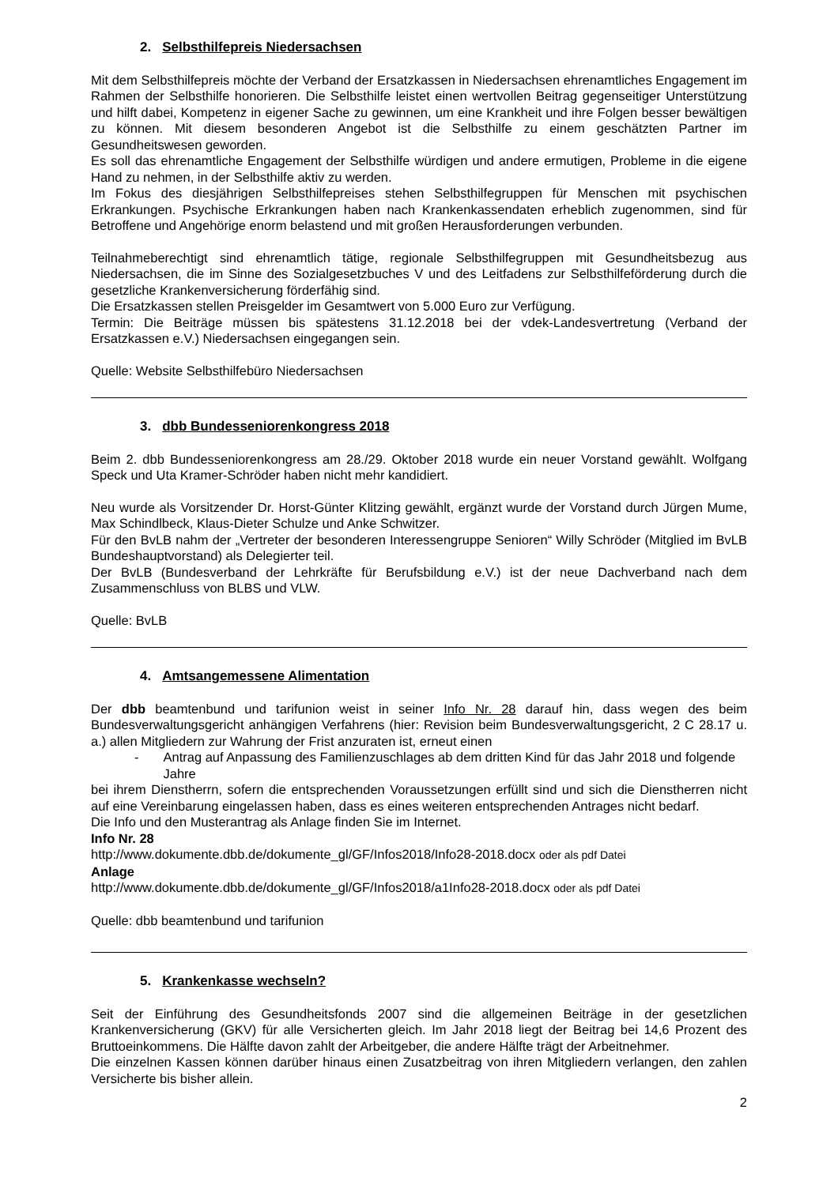2. Selbsthilfepreis Niedersachsen
Mit dem Selbsthilfepreis möchte der Verband der Ersatzkassen in Niedersachsen ehrenamtliches Engagement im Rahmen der Selbsthilfe honorieren. Die Selbsthilfe leistet einen wertvollen Beitrag gegenseitiger Unterstützung und hilft dabei, Kompetenz in eigener Sache zu gewinnen, um eine Krankheit und ihre Folgen besser bewältigen zu können. Mit diesem besonderen Angebot ist die Selbsthilfe zu einem geschätzten Partner im Gesundheitswesen geworden.
Es soll das ehrenamtliche Engagement der Selbsthilfe würdigen und andere ermutigen, Probleme in die eigene Hand zu nehmen, in der Selbsthilfe aktiv zu werden.
Im Fokus des diesjährigen Selbsthilfepreises stehen Selbsthilfegruppen für Menschen mit psychischen Erkrankungen. Psychische Erkrankungen haben nach Krankenkassendaten erheblich zugenommen, sind für Betroffene und Angehörige enorm belastend und mit großen Herausforderungen verbunden.
Teilnahmeberechtigt sind ehrenamtlich tätige, regionale Selbsthilfegruppen mit Gesundheitsbezug aus Niedersachsen, die im Sinne des Sozialgesetzbuches V und des Leitfadens zur Selbsthilfeförderung durch die gesetzliche Krankenversicherung förderfähig sind.
Die Ersatzkassen stellen Preisgelder im Gesamtwert von 5.000 Euro zur Verfügung.
Termin: Die Beiträge müssen bis spätestens 31.12.2018 bei der vdek-Landesvertretung (Verband der Ersatzkassen e.V.) Niedersachsen eingegangen sein.
Quelle: Website Selbsthilfebüro Niedersachsen
3. dbb Bundesseniorenkongress 2018
Beim 2. dbb Bundesseniorenkongress am 28./29. Oktober 2018 wurde ein neuer Vorstand gewählt. Wolfgang Speck und Uta Kramer-Schröder haben nicht mehr kandidiert.
Neu wurde als Vorsitzender Dr. Horst-Günter Klitzing gewählt, ergänzt wurde der Vorstand durch Jürgen Mume, Max Schindlbeck, Klaus-Dieter Schulze und Anke Schwitzer.
Für den BvLB nahm der „Vertreter der besonderen Interessengruppe Senioren“ Willy Schröder (Mitglied im BvLB Bundeshauptvorstand) als Delegierter teil.
Der BvLB (Bundesverband der Lehrkräfte für Berufsbildung e.V.) ist der neue Dachverband nach dem Zusammenschluss von BLBS und VLW.
Quelle: BvLB
4. Amtsangemessene Alimentation
Der dbb beamtenbund und tarifunion weist in seiner Info Nr. 28 darauf hin, dass wegen des beim Bundesverwaltungsgericht anhängigen Verfahrens (hier: Revision beim Bundesverwaltungsgericht, 2 C 28.17 u. a.) allen Mitgliedern zur Wahrung der Frist anzuraten ist, erneut einen
- Antrag auf Anpassung des Familienzuschlages ab dem dritten Kind für das Jahr 2018 und folgende Jahre
bei ihrem Dienstherrn, sofern die entsprechenden Voraussetzungen erfüllt sind und sich die Dienstherren nicht auf eine Vereinbarung eingelassen haben, dass es eines weiteren entsprechenden Antrages nicht bedarf.
Die Info und den Musterantrag als Anlage finden Sie im Internet.
Info Nr. 28
http://www.dokumente.dbb.de/dokumente_gl/GF/Infos2018/Info28-2018.docx oder als pdf Datei
Anlage
http://www.dokumente.dbb.de/dokumente_gl/GF/Infos2018/a1Info28-2018.docx oder als pdf Datei
Quelle: dbb beamtenbund und tarifunion
5. Krankenkasse wechseln?
Seit der Einführung des Gesundheitsfonds 2007 sind die allgemeinen Beiträge in der gesetzlichen Krankenversicherung (GKV) für alle Versicherten gleich. Im Jahr 2018 liegt der Beitrag bei 14,6 Prozent des Bruttoeinkommens. Die Hälfte davon zahlt der Arbeitgeber, die andere Hälfte trägt der Arbeitnehmer.
Die einzelnen Kassen können darüber hinaus einen Zusatzbeitrag von ihren Mitgliedern verlangen, den zahlen Versicherte bis bisher allein.
2